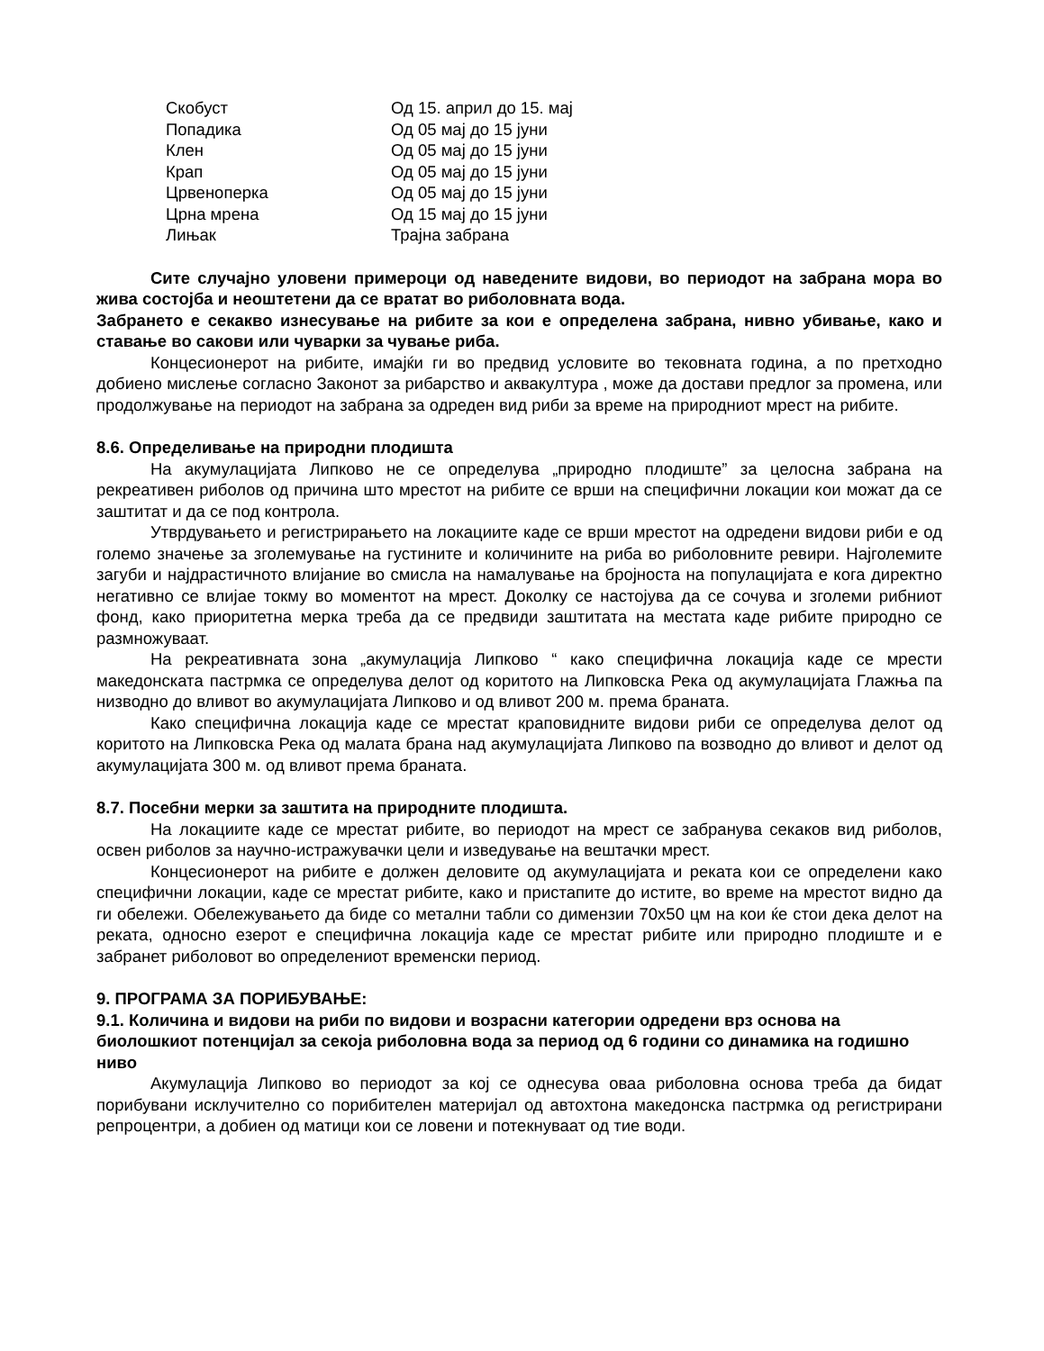| Скобуст | Од 15. април до 15. мај |
| Попадика | Од 05 мај до 15 јуни |
| Клен | Од 05 мај до 15 јуни |
| Крап | Од 05 мај до 15 јуни |
| Црвеноперка | Од 05 мај до 15 јуни |
| Црна мрена | Од 15 мај до 15 јуни |
| Лињак | Трајна забрана |
Сите случајно уловени примероци од наведените видови, во периодот на забрана мора во жива состојба и неоштетени да се вратат во риболовната вода.
Забрането е секакво изнесување на рибите за кои е определена забрана, нивно убивање, како и ставање во сакови или чуварки за чување риба.
Концесионерот на рибите, имајќи ги во предвид условите во тековната година, а по претходно добиено мислење согласно Законот за рибарство и аквакултура , може да достави предлог за промена, или продолжување на периодот на забрана за одреден вид риби за време на природниот мрест на рибите.
8.6. Определивање на природни плодишта
На акумулацијата Липково не се определува „природно плодиште” за целосна забрана на рекреативен риболов од причина што мрестот на рибите се врши на специфични локации кои можат да се заштитат и да се под контрола.
Утврдувањето и регистрирањето на локациите каде се врши мрестот на одредени видови риби е од големо значење за зголемување на густините и количините на риба во риболовните ревири. Најголемите загуби и најдрастичното влијание во смисла на намалување на бројноста на популацијата е кога директно негативно се влијае токму во моментот на мрест. Доколку се настојува да се сочува и зголеми рибниот фонд, како приоритетна мерка треба да се предвиди заштитата на местата каде рибите природно се размножуваат.
На рекреативната зона „акумулација Липково “ како специфична локација каде се мрести македонската пастрмка се определува делот од коритото на Липковска Река од акумулацијата Глажња па низводно до вливот во акумулацијата Липково и од вливот 200 м. према браната.
Како специфична локација каде се мрестат краповидните видови риби се определува делот од коритото на Липковска Река од малата брана над акумулацијата Липково па возводно до вливот и делот од акумулацијата 300 м. од вливот према браната.
8.7. Посебни мерки за заштита на природните плодишта.
На локациите каде се мрестат рибите, во периодот на мрест се забранува секаков вид риболов, освен риболов за научно-истражувачки цели и изведување на вештачки мрест.
Концесионерот на рибите е должен деловите од акумулацијата и реката кои се определени како специфични локации, каде се мрестат рибите, како и пристапите до истите, во време на мрестот видно да ги обележи. Обележувањето да биде со метални табли со димензии 70x50 цм на кои ќе стои дека делот на реката, односно езерот е специфична локација каде се мрестат рибите или природно плодиште и е забранет риболовот во определениот временски период.
9. ПРОГРАМА ЗА ПОРИБУВАЊЕ:
9.1. Количина и видови на риби по видови и возрасни категории одредени врз основа на биолошкиот потенцијал за секоја риболовна вода за период од 6 години со динамика на годишно ниво
Акумулација Липково во периодот за кој се однесува оваа риболовна основа треба да бидат порибувани исклучително со порибителен материјал од автохтона македонска пастрмка од регистрирани репроцентри, а добиен од матици кои се ловени и потекнуваат од тие води.